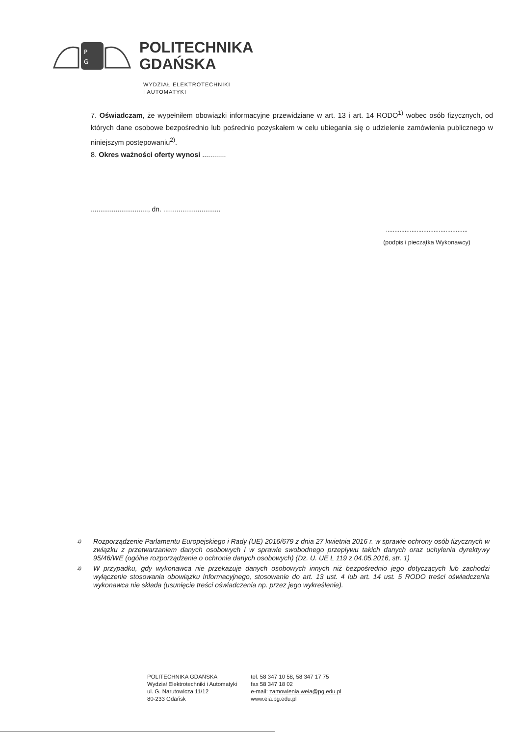P
G
POLITECHNIKA
GDAŃSKA
WYDZIAŁ ELEKTROTECHNIKI
I AUTOMATYKI
7. Oświadczam, że wypełniłem obowiązki informacyjne przewidziane w art. 13 i art. 14 RODO<sup>1)</sup> wobec osób fizycznych, od których dane osobowe bezpośrednio lub pośrednio pozyskałem w celu ubiegania się o udzielenie zamówienia publicznego w niniejszym postępowaniu<sup>2)</sup>.
8. Okres ważności oferty wynosi ............
.............................., dn. ..............................
................................................
(podpis i pieczątka Wykonawcy)
1)
Rozporządzenie Parlamentu Europejskiego i Rady (UE) 2016/679 z dnia 27 kwietnia 2016 r. w sprawie ochrony osób fizycznych w związku z przetwarzaniem danych osobowych i w sprawie swobodnego przepływu takich danych oraz uchylenia dyrektywy 95/46/WE (ogólne rozporządzenie o ochronie danych osobowych) (Dz. U. UE L 119 z 04.05.2016, str. 1)
2)
W przypadku, gdy wykonawca nie przekazuje danych osobowych innych niż bezpośrednio jego dotyczących lub zachodzi wyłączenie stosowania obowiązku informacyjnego, stosowanie do art. 13 ust. 4 lub art. 14 ust. 5 RODO treści oświadczenia wykonawca nie składa (usunięcie treści oświadczenia np. przez jego wykreślenie).
POLITECHNIKA GDAŃSKA
Wydział Elektrotechniki i Automatyki
ul. G. Narutowicza 11/12
80-233 Gdańsk
tel. 58 347 10 58, 58 347 17 75
fax 58 347 18 02
e-mail: zamowienia.weia@pg.edu.pl
www.eia.pg.edu.pl